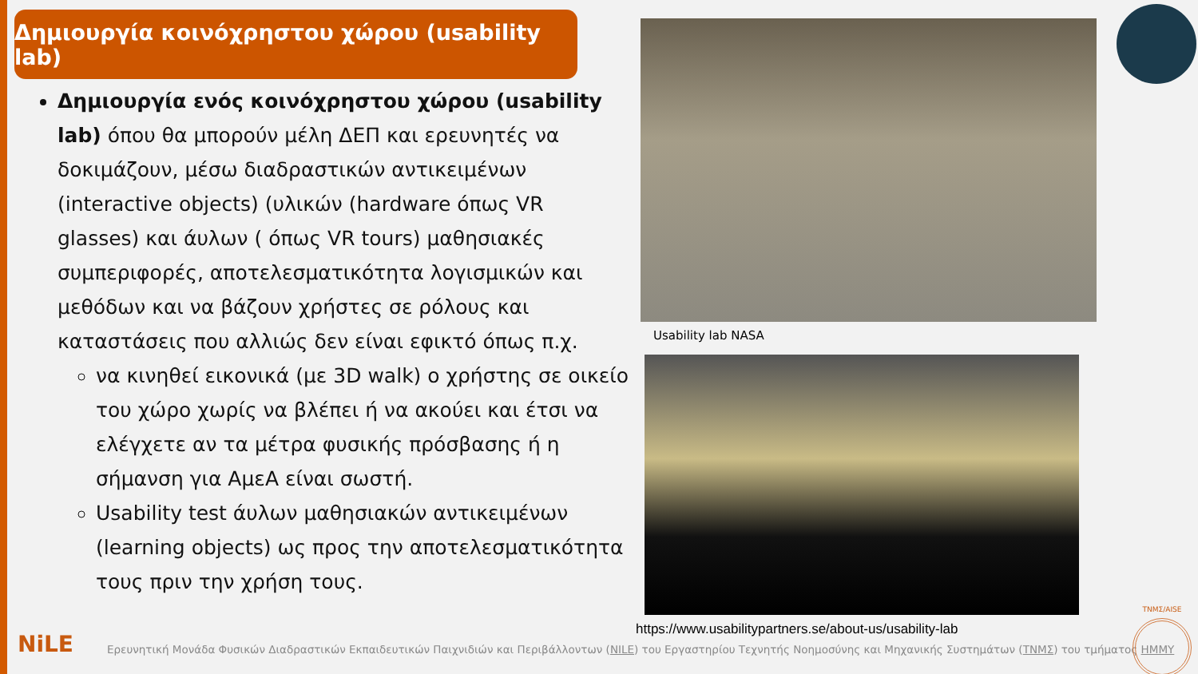Δημιουργία κοινόχρηστου χώρου (usability lab)
Δημιουργία ενός κοινόχρηστου χώρου (usability lab) όπου θα μπορούν μέλη ΔΕΠ και ερευνητές να δοκιμάζουν, μέσω διαδραστικών αντικειμένων (interactive objects) (υλικών (hardware όπως VR glasses) και άυλων ( όπως VR tours) μαθησιακές συμπεριφορές, αποτελεσματικότητα λογισμικών και μεθόδων και να βάζουν χρήστες σε ρόλους και καταστάσεις που αλλιώς δεν είναι εφικτό όπως π.χ.
να κινηθεί εικονικά (με 3D walk) ο χρήστης σε οικείο του χώρο χωρίς να βλέπει ή να ακούει και έτσι να ελέγχετε αν τα μέτρα φυσικής πρόσβασης ή η σήμανση για ΑμεΑ είναι σωστή.
Usability test άυλων μαθησιακών αντικειμένων (learning objects) ως προς την αποτελεσματικότητα τους πριν την χρήση τους.
Usability lab NASA
https://www.usabilitypartners.se/about-us/usability-lab
NiLE
Ερευνητική Μονάδα Φυσικών Διαδραστικών Εκπαιδευτικών Παιχνιδιών και Περιβάλλοντων (NILE) του Εργαστηρίου Τεχνητής Νοημοσύνης και Μηχανικής Συστημάτων (ΤΝΜΣ) του τμήματος ΗΜΜΥ
ΤΝΜΣ/AISE